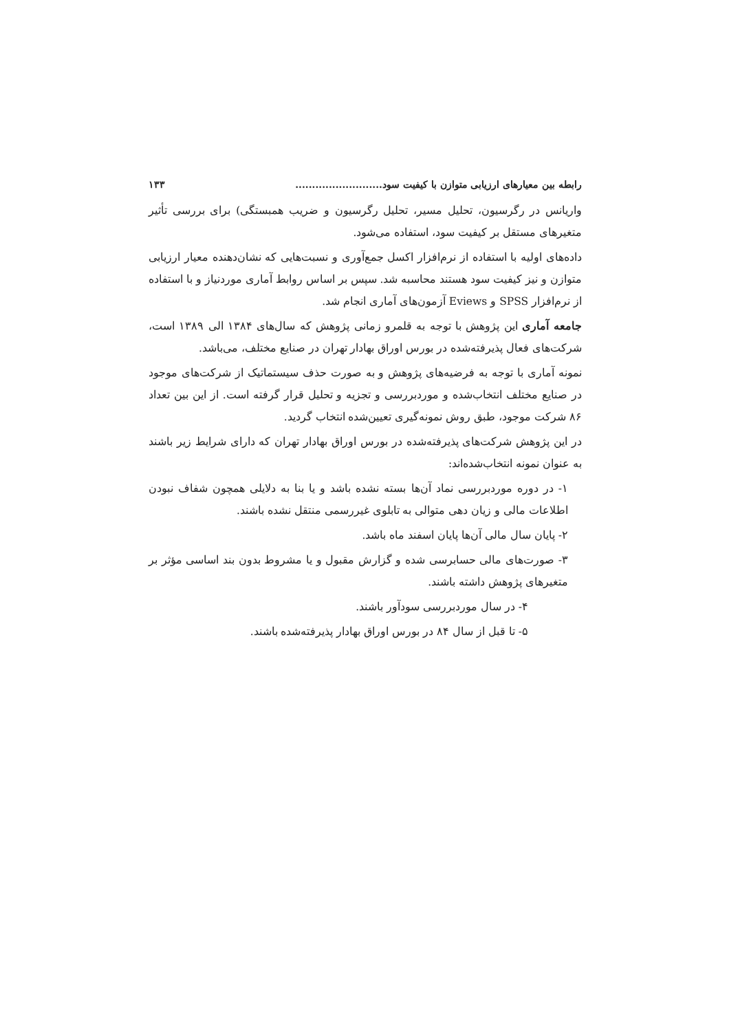رابطه بین معیارهای ارزیابی متوازن با کیفیت سود.......................... ۱۳۳
واریانس در رگرسیون، تحلیل مسیر، تحلیل رگرسیون و ضریب همبستگی) برای بررسی تأثیر متغیرهای مستقل بر کیفیت سود، استفاده می‌شود.
داده‌های اولیه با استفاده از نرم‌افزار اکسل جمع‌آوری و نسبت‌هایی که نشان‌دهنده معیار ارزیابی متوازن و نیز کیفیت سود هستند محاسبه شد. سپس بر اساس روابط آماری موردنیاز و با استفاده از نرم‌افزار SPSS و Eviews آزمون‌های آماری انجام شد.
جامعه آماری این پژوهش با توجه به قلمرو زمانی پژوهش که سال‌های ۱۳۸۴ الی ۱۳۸۹ است، شرکت‌های فعال پذیرفته‌شده در بورس اوراق بهادار تهران در صنایع مختلف، می‌باشد.
نمونه آماری با توجه به فرضیه‌های پژوهش و به صورت حذف سیستماتیک از شرکت‌های موجود در صنایع مختلف انتخاب‌شده و موردبررسی و تجزیه و تحلیل قرار گرفته است. از این بین تعداد ۸۶ شرکت موجود، طبق روش نمونه‌گیری تعیین‌شده انتخاب گردید.
در این پژوهش شرکت‌های پذیرفته‌شده در بورس اوراق بهادار تهران که دارای شرایط زیر باشند به عنوان نمونه انتخاب‌شده‌اند:
۱- در دوره موردبررسی نماد آن‌ها بسته نشده باشد و یا بنا به دلایلی همچون شفاف نبودن اطلاعات مالی و زیان دهی متوالی به تابلوی غیررسمی منتقل نشده باشند.
۲- پایان سال مالی آن‌ها پایان اسفند ماه باشد.
۳- صورت‌های مالی حسابرسی شده و گزارش مقبول و یا مشروط بدون بند اساسی مؤثر بر متغیرهای پژوهش داشته باشند.
۴- در سال موردبررسی سودآور باشند.
۵- تا قبل از سال ۸۴ در بورس اوراق بهادار پذیرفته‌شده باشند.